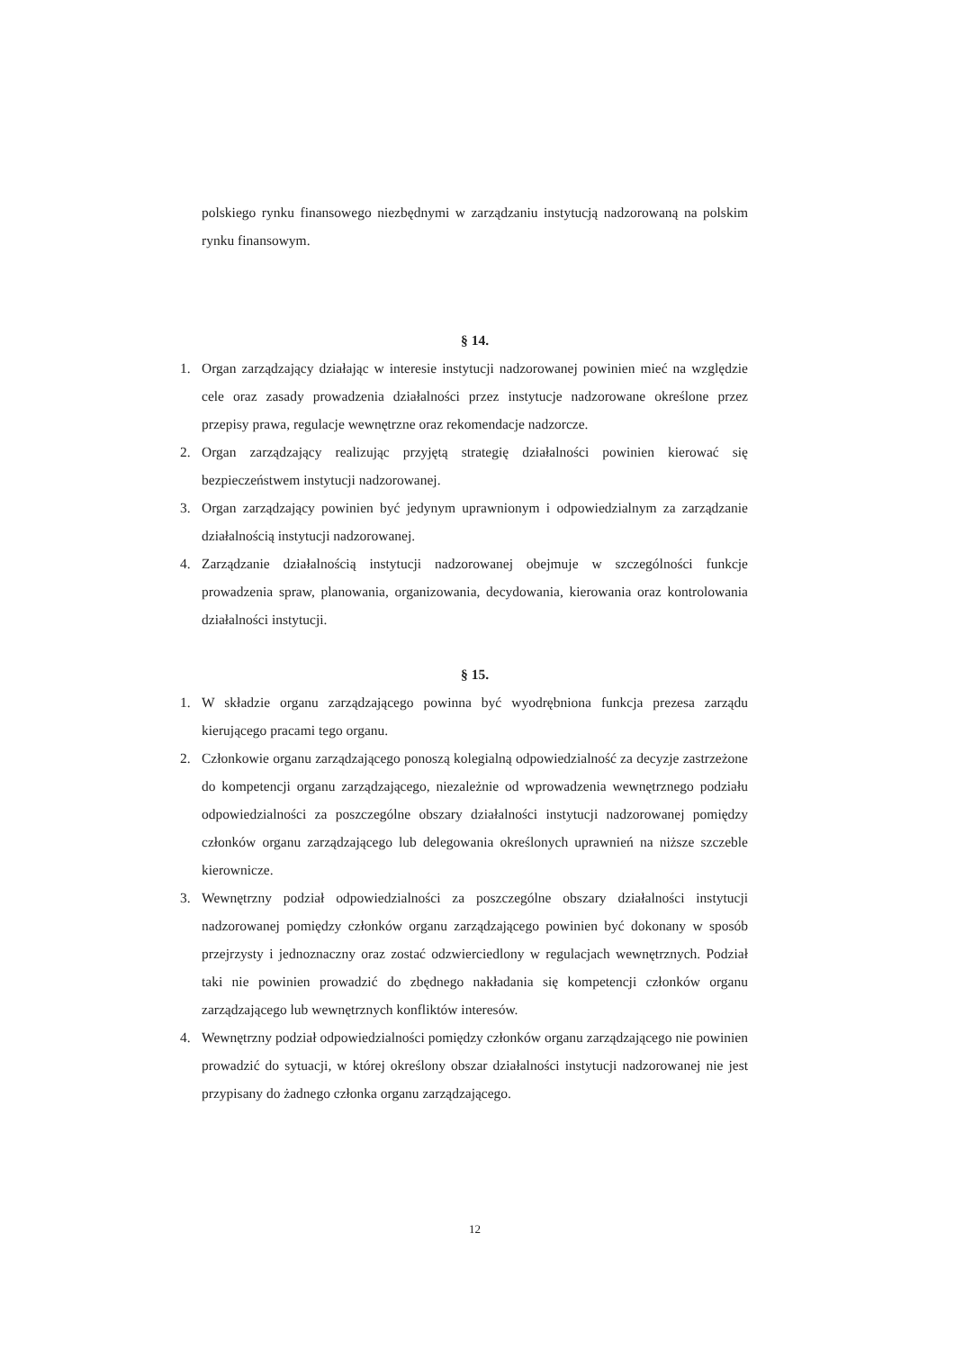polskiego rynku finansowego niezbędnymi w zarządzaniu instytucją nadzorowaną na polskim rynku finansowym.
§ 14.
1. Organ zarządzający działając w interesie instytucji nadzorowanej powinien mieć na względzie cele oraz zasady prowadzenia działalności przez instytucje nadzorowane określone przez przepisy prawa, regulacje wewnętrzne oraz rekomendacje nadzorcze.
2. Organ zarządzający realizując przyjętą strategię działalności powinien kierować się bezpieczeństwem instytucji nadzorowanej.
3. Organ zarządzający powinien być jedynym uprawnionym i odpowiedzialnym za zarządzanie działalnością instytucji nadzorowanej.
4. Zarządzanie działalnością instytucji nadzorowanej obejmuje w szczególności funkcje prowadzenia spraw, planowania, organizowania, decydowania, kierowania oraz kontrolowania działalności instytucji.
§ 15.
1. W składzie organu zarządzającego powinna być wyodrębniona funkcja prezesa zarządu kierującego pracami tego organu.
2. Członkowie organu zarządzającego ponoszą kolegialną odpowiedzialność za decyzje zastrzeżone do kompetencji organu zarządzającego, niezależnie od wprowadzenia wewnętrznego podziału odpowiedzialności za poszczególne obszary działalności instytucji nadzorowanej pomiędzy członków organu zarządzającego lub delegowania określonych uprawnień na niższe szczeble kierownicze.
3. Wewnętrzny podział odpowiedzialności za poszczególne obszary działalności instytucji nadzorowanej pomiędzy członków organu zarządzającego powinien być dokonany w sposób przejrzysty i jednoznaczny oraz zostać odzwierciedlony w regulacjach wewnętrznych. Podział taki nie powinien prowadzić do zbędnego nakładania się kompetencji członków organu zarządzającego lub wewnętrznych konfliktów interesów.
4. Wewnętrzny podział odpowiedzialności pomiędzy członków organu zarządzającego nie powinien prowadzić do sytuacji, w której określony obszar działalności instytucji nadzorowanej nie jest przypisany do żadnego członka organu zarządzającego.
12